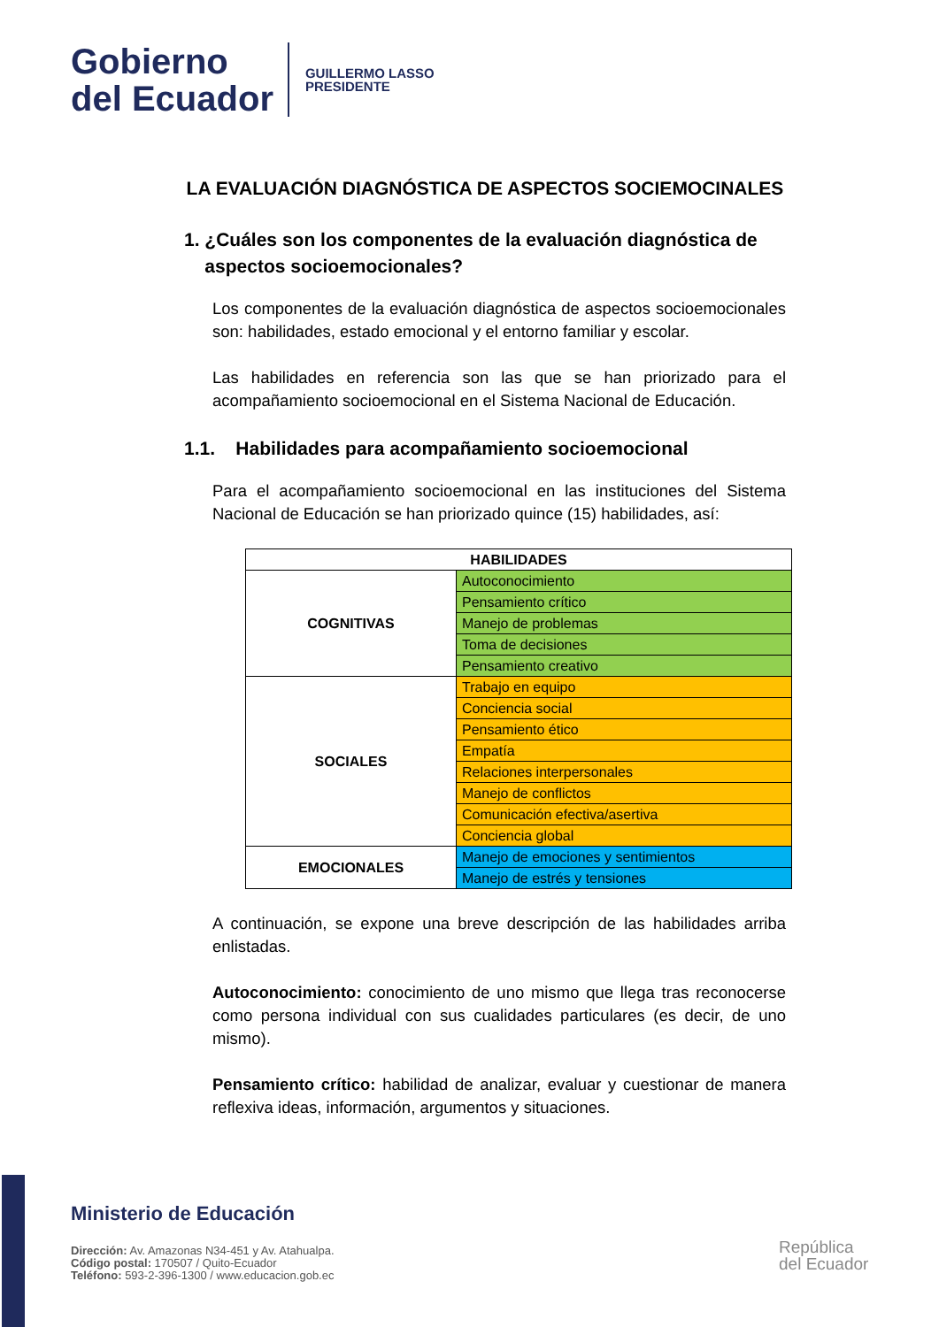Gobierno
del Ecuador
GUILLERMO LASSO
PRESIDENTE
LA EVALUACIÓN DIAGNÓSTICA DE ASPECTOS SOCIEMOCINALES
1. ¿Cuáles son los componentes de la evaluación diagnóstica de
aspectos socioemocionales?
Los componentes de la evaluación diagnóstica de aspectos socioemocionales son: habilidades, estado emocional y el entorno familiar y escolar.
Las habilidades en referencia son las que se han priorizado para el acompañamiento socioemocional en el Sistema Nacional de Educación.
1.1. Habilidades para acompañamiento socioemocional
Para el acompañamiento socioemocional en las instituciones del Sistema Nacional de Educación se han priorizado quince (15) habilidades, así:
| HABILIDADES | |
| --- | --- |
| COGNITIVAS | Autoconocimiento |
| | Pensamiento crítico |
| | Manejo de problemas |
| | Toma de decisiones |
| | Pensamiento creativo |
| SOCIALES | Trabajo en equipo |
| | Conciencia social |
| | Pensamiento ético |
| | Empatía |
| | Relaciones interpersonales |
| | Manejo de conflictos |
| | Comunicación efectiva/asertiva |
| | Conciencia global |
| EMOCIONALES | Manejo de emociones y sentimientos |
| | Manejo de estrés y tensiones |
A continuación, se expone una breve descripción de las habilidades arriba enlistadas.
Autoconocimiento: conocimiento de uno mismo que llega tras reconocerse como persona individual con sus cualidades particulares (es decir, de uno mismo).
Pensamiento crítico: habilidad de analizar, evaluar y cuestionar de manera reflexiva ideas, información, argumentos y situaciones.
Ministerio de Educación
Dirección: Av. Amazonas N34-451 y Av. Atahualpa.
Código postal: 170507 / Quito-Ecuador
Teléfono: 593-2-396-1300 / www.educacion.gob.ec
República
del Ecuador